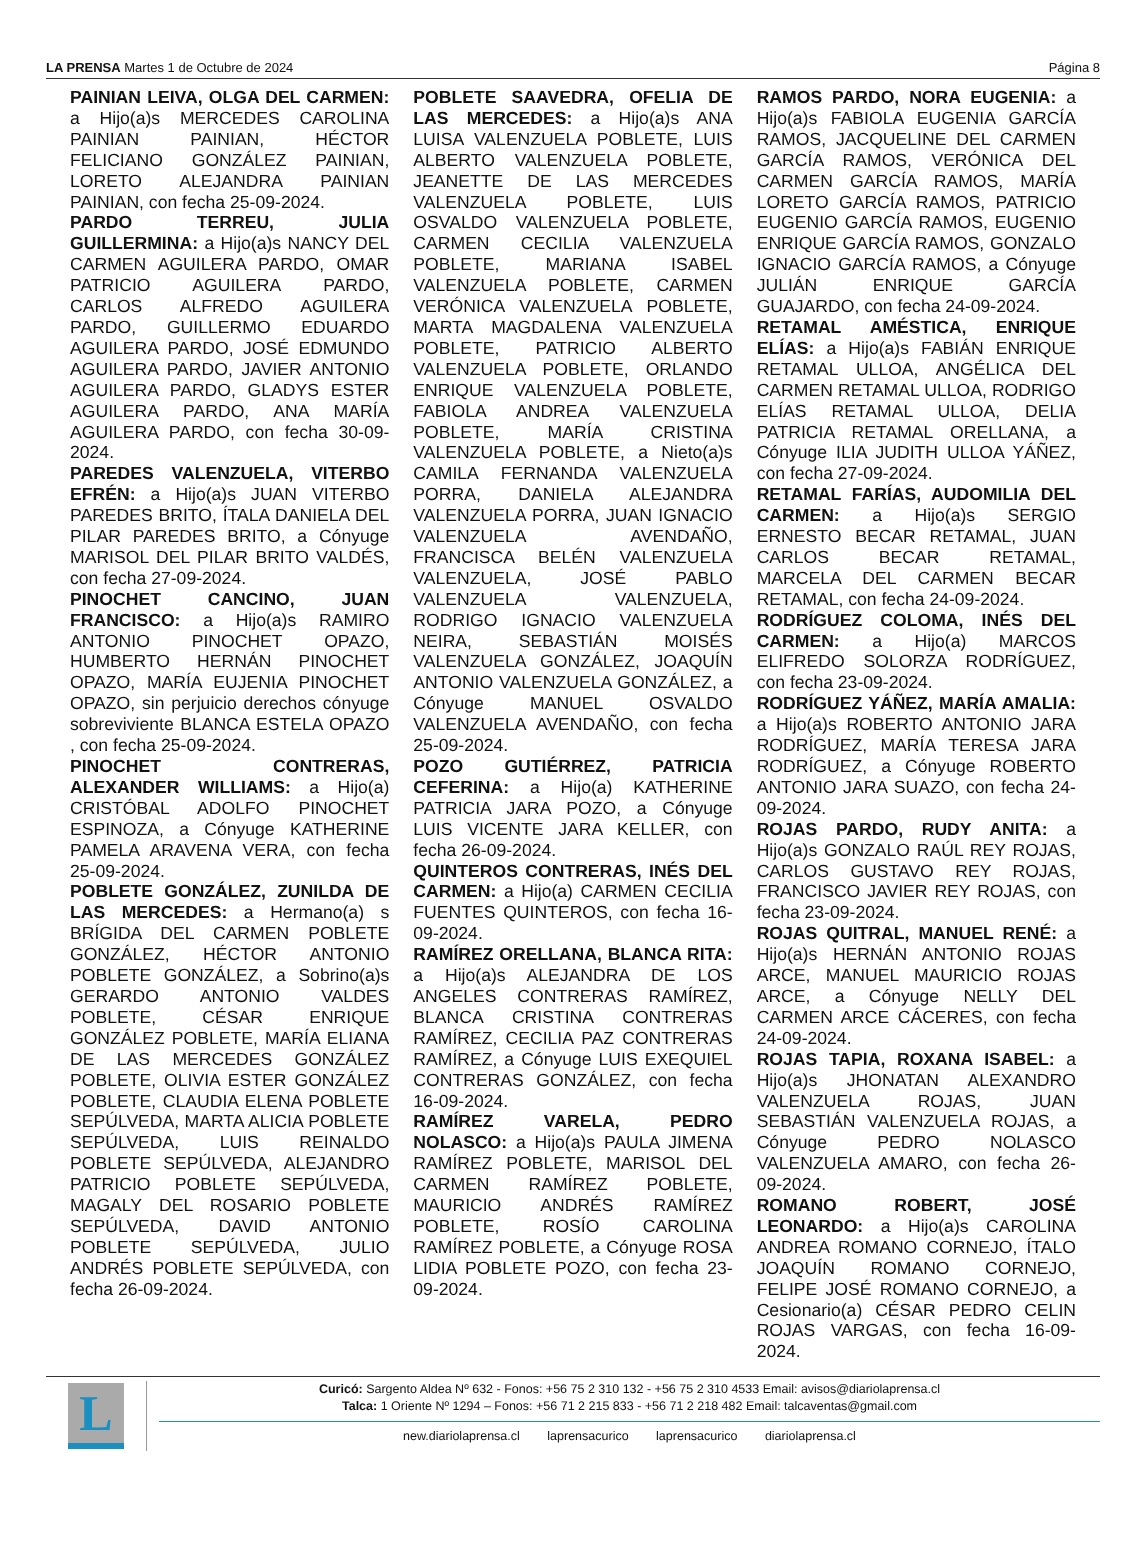LA PRENSA Martes 1 de Octubre de 2024
Página 8
PAINIAN LEIVA, OLGA DEL CARMEN: a Hijo(a)s MERCEDES CAROLINA PAINIAN PAINIAN, HÉCTOR FELICIANO GONZÁLEZ PAINIAN, LORETO ALEJANDRA PAINIAN PAINIAN, con fecha 25-09-2024.
PARDO TERREU, JULIA GUILLERMINA: a Hijo(a)s NANCY DEL CARMEN AGUILERA PARDO, OMAR PATRICIO AGUILERA PARDO, CARLOS ALFREDO AGUILERA PARDO, GUILLERMO EDUARDO AGUILERA PARDO, JOSÉ EDMUNDO AGUILERA PARDO, JAVIER ANTONIO AGUILERA PARDO, GLADYS ESTER AGUILERA PARDO, ANA MARÍA AGUILERA PARDO, con fecha 30-09-2024.
PAREDES VALENZUELA, VITERBO EFRÉN: a Hijo(a)s JUAN VITERBO PAREDES BRITO, ÍTALA DANIELA DEL PILAR PAREDES BRITO, a Cónyuge MARISOL DEL PILAR BRITO VALDÉS, con fecha 27-09-2024.
PINOCHET CANCINO, JUAN FRANCISCO: a Hijo(a)s RAMIRO ANTONIO PINOCHET OPAZO, HUMBERTO HERNÁN PINOCHET OPAZO, MARÍA EUJENIA PINOCHET OPAZO, sin perjuicio derechos cónyuge sobreviviente BLANCA ESTELA OPAZO , con fecha 25-09-2024.
PINOCHET CONTRERAS, ALEXANDER WILLIAMS: a Hijo(a) CRISTÓBAL ADOLFO PINOCHET ESPINOZA, a Cónyuge KATHERINE PAMELA ARAVENA VERA, con fecha 25-09-2024.
POBLETE GONZÁLEZ, ZUNILDA DE LAS MERCEDES: a Hermano(a) s BRÍGIDA DEL CARMEN POBLETE GONZÁLEZ, HÉCTOR ANTONIO POBLETE GONZÁLEZ, a Sobrino(a)s GERARDO ANTONIO VALDES POBLETE, CÉSAR ENRIQUE GONZÁLEZ POBLETE, MARÍA ELIANA DE LAS MERCEDES GONZÁLEZ POBLETE, OLIVIA ESTER GONZÁLEZ POBLETE, CLAUDIA ELENA POBLETE SEPÚLVEDA, MARTA ALICIA POBLETE SEPÚLVEDA, LUIS REINALDO POBLETE SEPÚLVEDA, ALEJANDRO PATRICIO POBLETE SEPÚLVEDA, MAGALY DEL ROSARIO POBLETE SEPÚLVEDA, DAVID ANTONIO POBLETE SEPÚLVEDA, JULIO ANDRÉS POBLETE SEPÚLVEDA, con fecha 26-09-2024.
POBLETE SAAVEDRA, OFELIA DE LAS MERCEDES: a Hijo(a)s ANA LUISA VALENZUELA POBLETE, LUIS ALBERTO VALENZUELA POBLETE, JEANETTE DE LAS MERCEDES VALENZUELA POBLETE, LUIS OSVALDO VALENZUELA POBLETE, CARMEN CECILIA VALENZUELA POBLETE, MARIANA ISABEL VALENZUELA POBLETE, CARMEN VERÓNICA VALENZUELA POBLETE, MARTA MAGDALENA VALENZUELA POBLETE, PATRICIO ALBERTO VALENZUELA POBLETE, ORLANDO ENRIQUE VALENZUELA POBLETE, FABIOLA ANDREA VALENZUELA POBLETE, MARÍA CRISTINA VALENZUELA POBLETE, a Nieto(a)s CAMILA FERNANDA VALENZUELA PORRA, DANIELA ALEJANDRA VALENZUELA PORRA, JUAN IGNACIO VALENZUELA AVENDAÑO, FRANCISCA BELÉN VALENZUELA VALENZUELA, JOSÉ PABLO VALENZUELA VALENZUELA, RODRIGO IGNACIO VALENZUELA NEIRA, SEBASTIÁN MOISÉS VALENZUELA GONZÁLEZ, JOAQUÍN ANTONIO VALENZUELA GONZÁLEZ, a Cónyuge MANUEL OSVALDO VALENZUELA AVENDAÑO, con fecha 25-09-2024.
POZO GUTIÉRREZ, PATRICIA CEFERINA: a Hijo(a) KATHERINE PATRICIA JARA POZO, a Cónyuge LUIS VICENTE JARA KELLER, con fecha 26-09-2024.
QUINTEROS CONTRERAS, INÉS DEL CARMEN: a Hijo(a) CARMEN CECILIA FUENTES QUINTEROS, con fecha 16-09-2024.
RAMÍREZ ORELLANA, BLANCA RITA: a Hijo(a)s ALEJANDRA DE LOS ANGELES CONTRERAS RAMÍREZ, BLANCA CRISTINA CONTRERAS RAMÍREZ, CECILIA PAZ CONTRERAS RAMÍREZ, a Cónyuge LUIS EXEQUIEL CONTRERAS GONZÁLEZ, con fecha 16-09-2024.
RAMÍREZ VARELA, PEDRO NOLASCO: a Hijo(a)s PAULA JIMENA RAMÍREZ POBLETE, MARISOL DEL CARMEN RAMÍREZ POBLETE, MAURICIO ANDRÉS RAMÍREZ POBLETE, ROSÍO CAROLINA RAMÍREZ POBLETE, a Cónyuge ROSA LIDIA POBLETE POZO, con fecha 23-09-2024.
RAMOS PARDO, NORA EUGENIA: a Hijo(a)s FABIOLA EUGENIA GARCÍA RAMOS, JACQUELINE DEL CARMEN GARCÍA RAMOS, VERÓNICA DEL CARMEN GARCÍA RAMOS, MARÍA LORETO GARCÍA RAMOS, PATRICIO EUGENIO GARCÍA RAMOS, EUGENIO ENRIQUE GARCÍA RAMOS, GONZALO IGNACIO GARCÍA RAMOS, a Cónyuge JULIÁN ENRIQUE GARCÍA GUAJARDO, con fecha 24-09-2024.
RETAMAL AMÉSTICA, ENRIQUE ELÍAS: a Hijo(a)s FABIÁN ENRIQUE RETAMAL ULLOA, ANGÉLICA DEL CARMEN RETAMAL ULLOA, RODRIGO ELÍAS RETAMAL ULLOA, DELIA PATRICIA RETAMAL ORELLANA, a Cónyuge ILIA JUDITH ULLOA YÁÑEZ, con fecha 27-09-2024.
RETAMAL FARÍAS, AUDOMILIA DEL CARMEN: a Hijo(a)s SERGIO ERNESTO BECAR RETAMAL, JUAN CARLOS BECAR RETAMAL, MARCELA DEL CARMEN BECAR RETAMAL, con fecha 24-09-2024.
RODRÍGUEZ COLOMA, INÉS DEL CARMEN: a Hijo(a) MARCOS ELIFREDO SOLORZA RODRÍGUEZ, con fecha 23-09-2024.
RODRÍGUEZ YÁÑEZ, MARÍA AMALIA: a Hijo(a)s ROBERTO ANTONIO JARA RODRÍGUEZ, MARÍA TERESA JARA RODRÍGUEZ, a Cónyuge ROBERTO ANTONIO JARA SUAZO, con fecha 24-09-2024.
ROJAS PARDO, RUDY ANITA: a Hijo(a)s GONZALO RAÚL REY ROJAS, CARLOS GUSTAVO REY ROJAS, FRANCISCO JAVIER REY ROJAS, con fecha 23-09-2024.
ROJAS QUITRAL, MANUEL RENÉ: a Hijo(a)s HERNÁN ANTONIO ROJAS ARCE, MANUEL MAURICIO ROJAS ARCE, a Cónyuge NELLY DEL CARMEN ARCE CÁCERES, con fecha 24-09-2024.
ROJAS TAPIA, ROXANA ISABEL: a Hijo(a)s JHONATAN ALEXANDRO VALENZUELA ROJAS, JUAN SEBASTIÁN VALENZUELA ROJAS, a Cónyuge PEDRO NOLASCO VALENZUELA AMARO, con fecha 26-09-2024.
ROMANO ROBERT, JOSÉ LEONARDO: a Hijo(a)s CAROLINA ANDREA ROMANO CORNEJO, ÍTALO JOAQUÍN ROMANO CORNEJO, FELIPE JOSÉ ROMANO CORNEJO, a Cesionario(a) CÉSAR PEDRO CELIN ROJAS VARGAS, con fecha 16-09-2024.
L
Curicó: Sargento Aldea Nº 632 - Fonos: +56 75 2 310 132 - +56 75 2 310 4533 Email: avisos@diariolaprensa.cl
Talca: 1 Oriente Nº 1294 – Fonos: +56 71 2 215 833 - +56 71 2 218 482 Email: talcaventas@gmail.com
new.diariolaprensa.cl laprensacurico laprensacurico diariolaprensa.cl